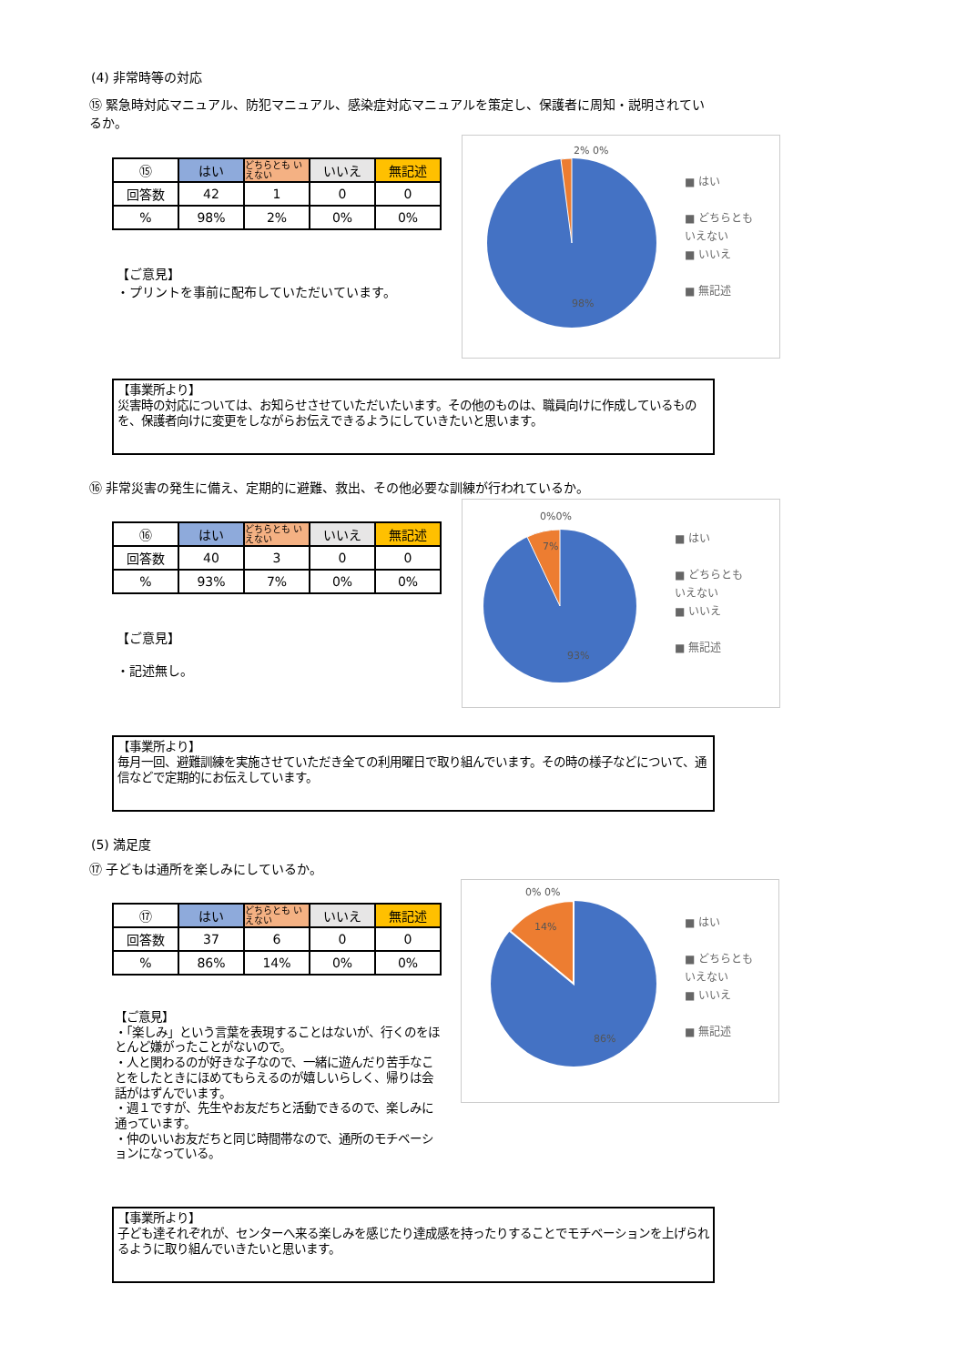(4) 非常時等の対応
⑮ 緊急時対応マニュアル、防犯マニュアル、感染症対応マニュアルを策定し、保護者に周知・説明されているか。
| ⑮ | はい | どちらとも いえない | いいえ | 無記述 |
| 回答数 | 42 | 1 | 0 | 0 |
| % | 98% | 2% | 0% | 0% |
【ご意見】
・プリントを事前に配布していただいています。
2% 0%
98%
■ はい
■ どちらとも
いえない
■ いいえ
■ 無記述
【事業所より】
災害時の対応については、お知らせさせていただいたいます。その他のものは、職員向けに作成しているものを、保護者向けに変更をしながらお伝えできるようにしていきたいと思います。
⑯ 非常災害の発生に備え、定期的に避難、救出、その他必要な訓練が行われているか。
| ⑯ | はい | どちらとも いえない | いいえ | 無記述 |
| 回答数 | 40 | 3 | 0 | 0 |
| % | 93% | 7% | 0% | 0% |
【ご意見】
・記述無し。
0%0%
7%
93%
■ はい
■ どちらとも
いえない
■ いいえ
■ 無記述
【事業所より】
毎月一回、避難訓練を実施させていただき全ての利用曜日で取り組んでいます。その時の様子などについて、通信などで定期的にお伝えしています。
(5) 満足度
⑰ 子どもは通所を楽しみにしているか。
| ⑰ | はい | どちらとも いえない | いいえ | 無記述 |
| 回答数 | 37 | 6 | 0 | 0 |
| % | 86% | 14% | 0% | 0% |
【ご意見】
・「楽しみ」という言葉を表現することはないが、行くのをほとんど嫌がったことがないので。
・人と関わるのが好きな子なので、一緒に遊んだり苦手なことをしたときにほめてもらえるのが嬉しいらしく、帰りは会話がはずんでいます。
・週１ですが、先生やお友だちと活動できるので、楽しみに通っています。
・仲のいいお友だちと同じ時間帯なので、通所のモチベーションになっている。
0% 0%
14%
86%
■ はい
■ どちらとも
いえない
■ いいえ
■ 無記述
【事業所より】
子ども達それぞれが、センターへ来る楽しみを感じたり達成感を持ったりすることでモチベーションを上げられるように取り組んでいきたいと思います。